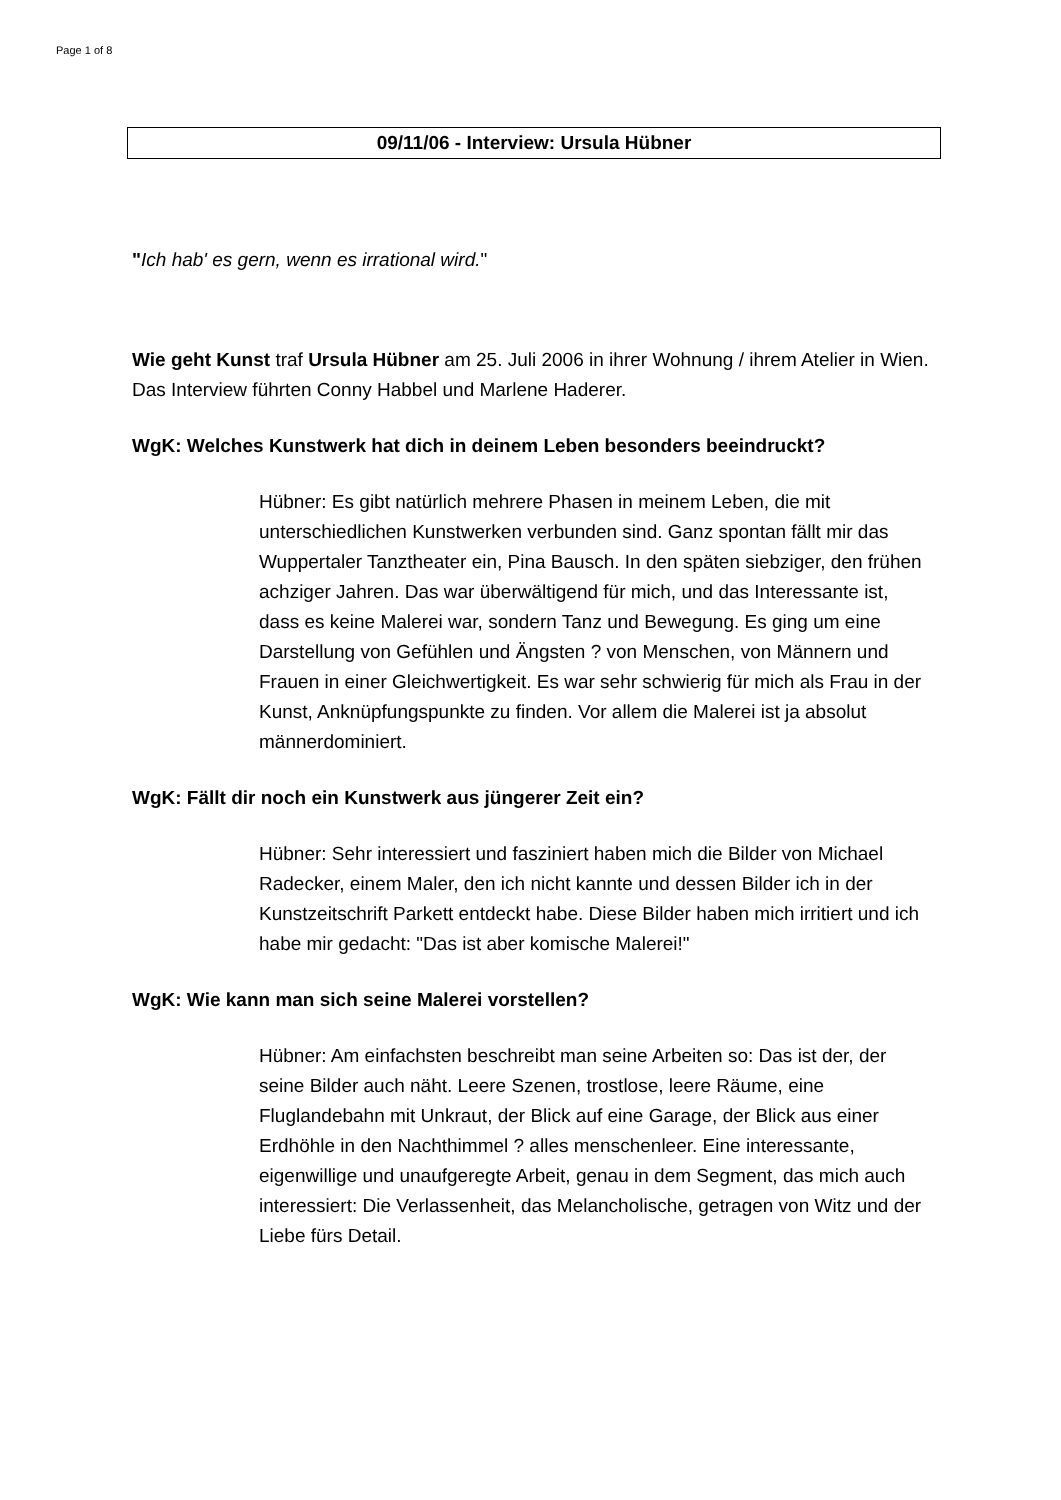Page 1 of 8
09/11/06 - Interview: Ursula Hübner
"Ich hab' es gern, wenn es irrational wird."
Wie geht Kunst traf Ursula Hübner am 25. Juli 2006 in ihrer Wohnung / ihrem Atelier in Wien. Das Interview führten Conny Habbel und Marlene Haderer.
WgK: Welches Kunstwerk hat dich in deinem Leben besonders beeindruckt?
Hübner: Es gibt natürlich mehrere Phasen in meinem Leben, die mit unterschiedlichen Kunstwerken verbunden sind. Ganz spontan fällt mir das Wuppertaler Tanztheater ein, Pina Bausch. In den späten siebziger, den frühen achziger Jahren. Das war überwältigend für mich, und das Interessante ist, dass es keine Malerei war, sondern Tanz und Bewegung. Es ging um eine Darstellung von Gefühlen und Ängsten ? von Menschen, von Männern und Frauen in einer Gleichwertigkeit. Es war sehr schwierig für mich als Frau in der Kunst, Anknüpfungspunkte zu finden. Vor allem die Malerei ist ja absolut männerdominiert.
WgK: Fällt dir noch ein Kunstwerk aus jüngerer Zeit ein?
Hübner: Sehr interessiert und fasziniert haben mich die Bilder von Michael Radecker, einem Maler, den ich nicht kannte und dessen Bilder ich in der Kunstzeitschrift Parkett entdeckt habe. Diese Bilder haben mich irritiert und ich habe mir gedacht: "Das ist aber komische Malerei!"
WgK: Wie kann man sich seine Malerei vorstellen?
Hübner: Am einfachsten beschreibt man seine Arbeiten so: Das ist der, der seine Bilder auch näht. Leere Szenen, trostlose, leere Räume, eine Fluglandebahn mit Unkraut, der Blick auf eine Garage, der Blick aus einer Erdhöhle in den Nachthimmel ? alles menschenleer. Eine interessante, eigenwillige und unaufgeregte Arbeit, genau in dem Segment, das mich auch interessiert: Die Verlassenheit, das Melancholische, getragen von Witz und der Liebe fürs Detail.